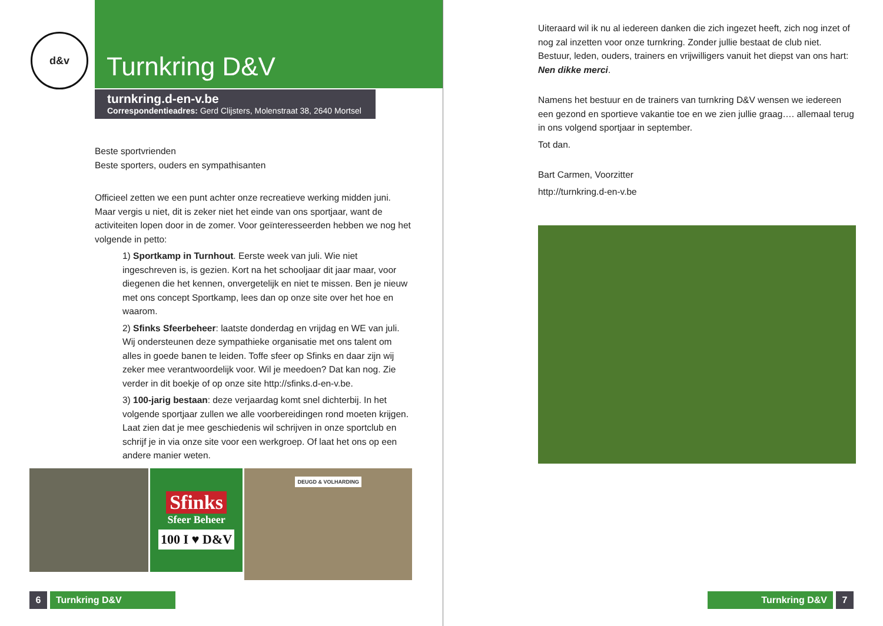d&v
Turnkring D&V
turnkring.d-en-v.be
Correspondentieadres: Gerd Clijsters, Molenstraat 38, 2640 Mortsel
Beste sportvrienden
Beste sporters, ouders en sympathisanten
Officieel zetten we een punt achter onze recreatieve werking midden juni. Maar vergis u niet, dit is zeker niet het einde van ons sportjaar, want de activiteiten lopen door in de zomer. Voor geïnteresseerden hebben we nog het volgende in petto:
1) Sportkamp in Turnhout. Eerste week van juli. Wie niet ingeschreven is, is gezien. Kort na het schooljaar dit jaar maar, voor diegenen die het kennen, onvergetelijk en niet te missen. Ben je nieuw met ons concept Sportkamp, lees dan op onze site over het hoe en waarom.
2) Sfinks Sfeerbeheer: laatste donderdag en vrijdag en WE van juli. Wij ondersteunen deze sympathieke organisatie met ons talent om alles in goede banen te leiden. Toffe sfeer op Sfinks en daar zijn wij zeker mee verantwoordelijk voor. Wil je meedoen? Dat kan nog. Zie verder in dit boekje of op onze site http://sfinks.d-en-v.be.
3) 100-jarig bestaan: deze verjaardag komt snel dichterbij. In het volgende sportjaar zullen we alle voorbereidingen rond moeten krijgen. Laat zien dat je mee geschiedenis wil schrijven in onze sportclub en schrijf je in via onze site voor een werkgroep. Of laat het ons op een andere manier weten.
Sfinks
Sfeer Beheer
100 I ♥ D&V
DEUGD & VOLHARDING
6 Turnkring D&V
Uiteraard wil ik nu al iedereen danken die zich ingezet heeft, zich nog inzet of nog zal inzetten voor onze turnkring. Zonder jullie bestaat de club niet. Bestuur, leden, ouders, trainers en vrijwilligers vanuit het diepst van ons hart: Nen dikke merci.
Namens het bestuur en de trainers van turnkring D&V wensen we iedereen een gezond en sportieve vakantie toe en we zien jullie graag…. allemaal terug in ons volgend sportjaar in september.
Tot dan.
Bart Carmen, Voorzitter
http://turnkring.d-en-v.be
Turnkring D&V 7